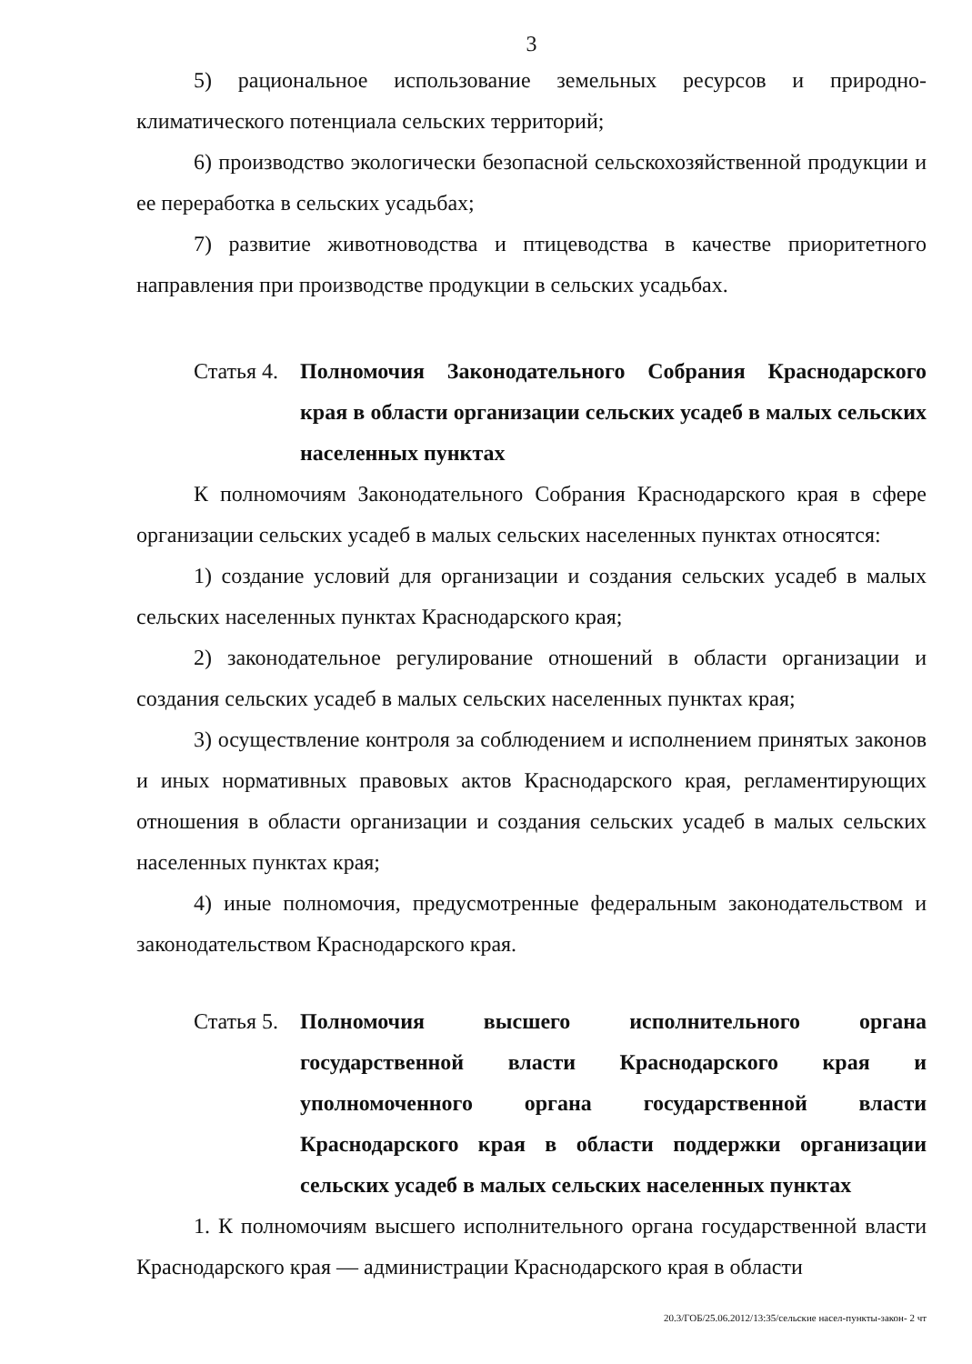3
5) рациональное использование земельных ресурсов и природно-климатического потенциала сельских территорий;
6) производство экологически безопасной сельскохозяйственной продукции и ее переработка в сельских усадьбах;
7) развитие животноводства и птицеводства в качестве приоритетного направления при производстве продукции в сельских усадьбах.
Статья 4. Полномочия Законодательного Собрания Краснодарского края в области организации сельских усадеб в малых сельских населенных пунктах
К полномочиям Законодательного Собрания Краснодарского края в сфере организации сельских усадеб в малых сельских населенных пунктах относятся:
1) создание условий для организации и создания сельских усадеб в малых сельских населенных пунктах Краснодарского края;
2) законодательное регулирование отношений в области организации и создания сельских усадеб в малых сельских населенных пунктах края;
3) осуществление контроля за соблюдением и исполнением принятых законов и иных нормативных правовых актов Краснодарского края, регламентирующих отношения в области организации и создания сельских усадеб в малых сельских населенных пунктах края;
4) иные полномочия, предусмотренные федеральным законодательством и законодательством Краснодарского края.
Статья 5. Полномочия высшего исполнительного органа государственной власти Краснодарского края и уполномоченного органа государственной власти Краснодарского края в области поддержки организации сельских усадеб в малых сельских населенных пунктах
1. К полномочиям высшего исполнительного органа государственной власти Краснодарского края — администрации Краснодарского края в области
20.3/ГОБ/25.06.2012/13:35/сельские насел-пункты-закон- 2 чт